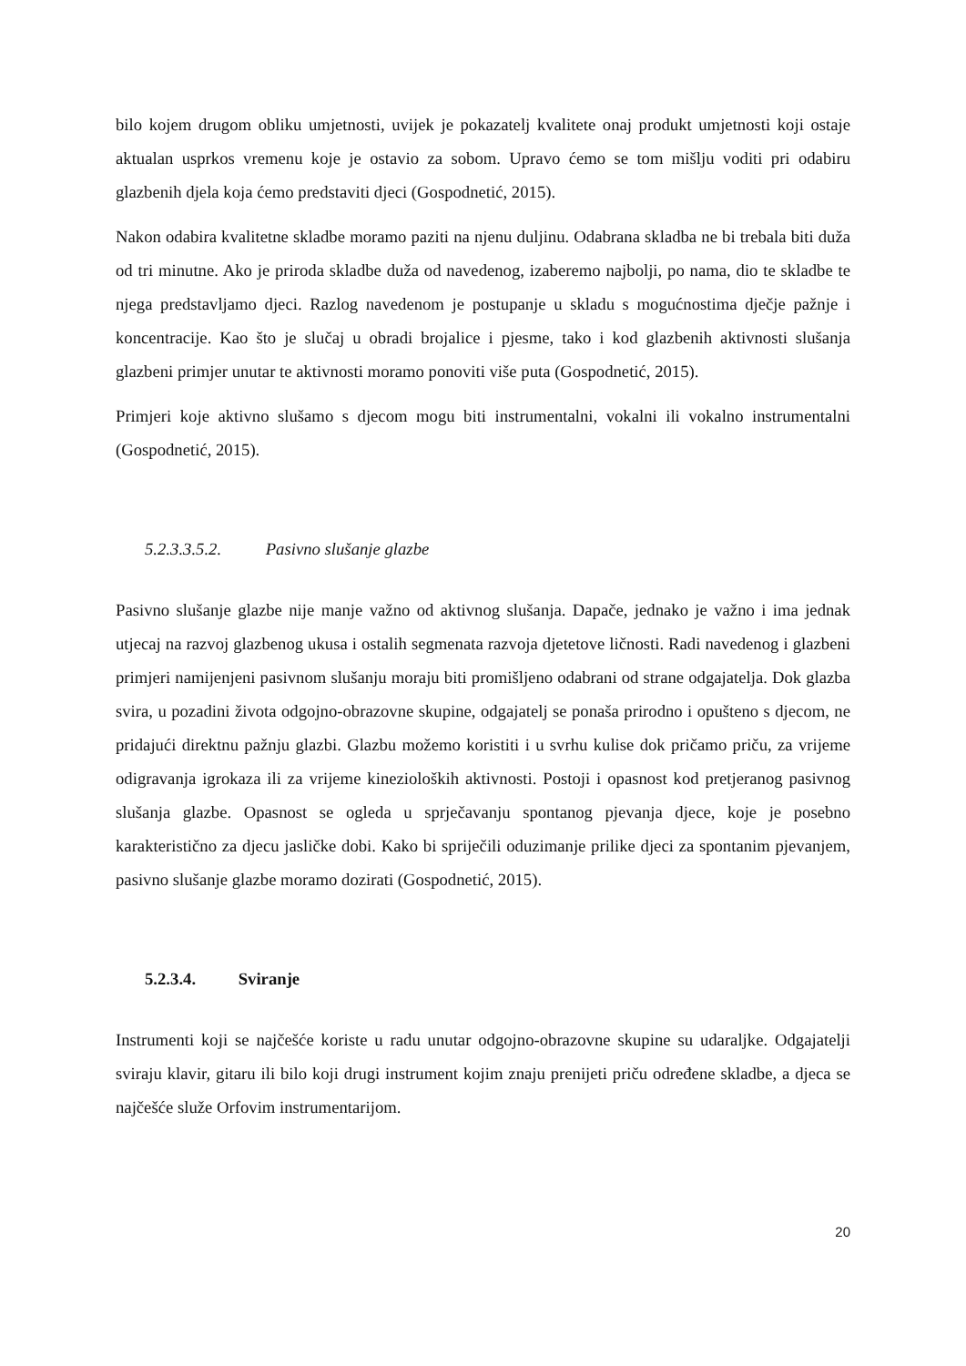bilo kojem drugom obliku umjetnosti, uvijek je pokazatelj kvalitete onaj produkt umjetnosti koji ostaje aktualan usprkos vremenu koje je ostavio za sobom. Upravo ćemo se tom mišlju voditi pri odabiru glazbenih djela koja ćemo predstaviti djeci (Gospodnetić, 2015).
Nakon odabira kvalitetne skladbe moramo paziti na njenu duljinu. Odabrana skladba ne bi trebala biti duža od tri minutne. Ako je priroda skladbe duža od navedenog, izaberemo najbolji, po nama, dio te skladbe te njega predstavljamo djeci. Razlog navedenom je postupanje u skladu s mogućnostima dječje pažnje i koncentracije. Kao što je slučaj u obradi brojalice i pjesme, tako i kod glazbenih aktivnosti slušanja glazbeni primjer unutar te aktivnosti moramo ponoviti više puta (Gospodnetić, 2015).
Primjeri koje aktivno slušamo s djecom mogu biti instrumentalni, vokalni ili vokalno instrumentalni (Gospodnetić, 2015).
5.2.3.3.5.2. Pasivno slušanje glazbe
Pasivno slušanje glazbe nije manje važno od aktivnog slušanja. Dapače, jednako je važno i ima jednak utjecaj na razvoj glazbenog ukusa i ostalih segmenata razvoja djetetove ličnosti. Radi navedenog i glazbeni primjeri namijenjeni pasivnom slušanju moraju biti promišljeno odabrani od strane odgajatelja. Dok glazba svira, u pozadini života odgojno-obrazovne skupine, odgajatelj se ponaša prirodno i opušteno s djecom, ne pridajući direktnu pažnju glazbi. Glazbu možemo koristiti i u svrhu kulise dok pričamo priču, za vrijeme odigravanja igrokaza ili za vrijeme kinezioloških aktivnosti. Postoji i opasnost kod pretjeranog pasivnog slušanja glazbe. Opasnost se ogleda u sprječavanju spontanog pjevanja djece, koje je posebno karakteristično za djecu jasličke dobi. Kako bi spriječili oduzimanje prilike djeci za spontanim pjevanjem, pasivno slušanje glazbe moramo dozirati (Gospodnetić, 2015).
5.2.3.4. Sviranje
Instrumenti koji se najčešće koriste u radu unutar odgojno-obrazovne skupine su udaraljke. Odgajatelji sviraju klavir, gitaru ili bilo koji drugi instrument kojim znaju prenijeti priču određene skladbe, a djeca se najčešće služe Orfovim instrumentarijom.
20